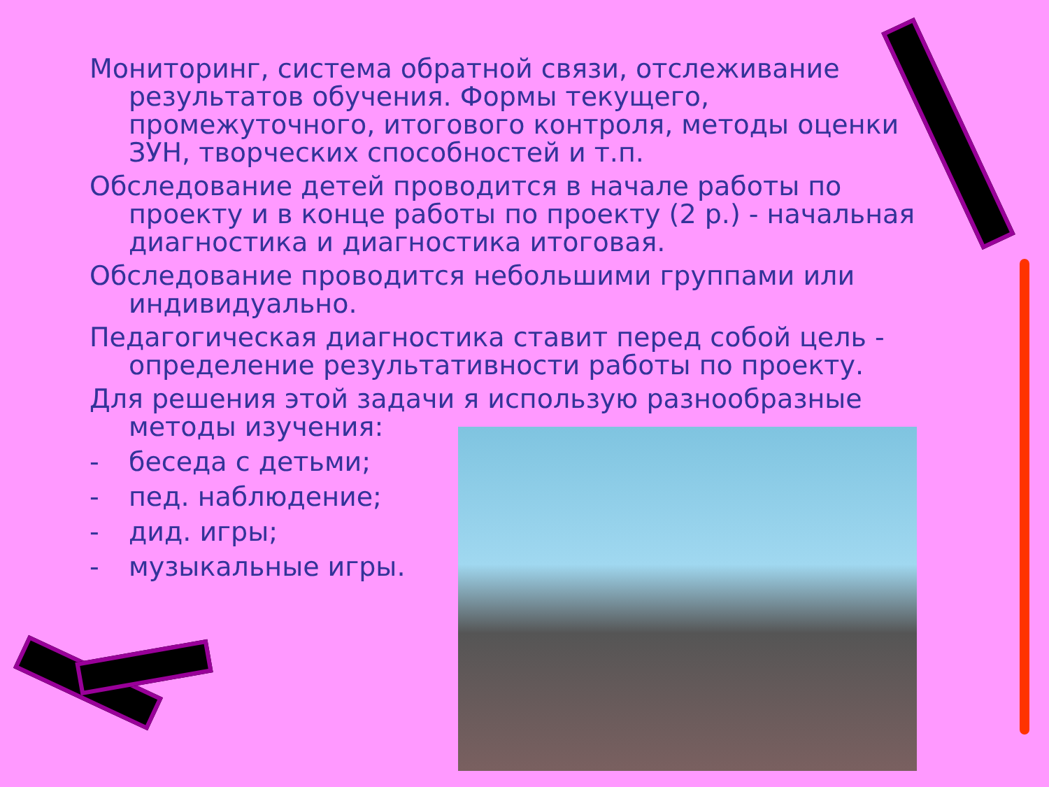Мониторинг, система обратной связи, отслеживание результатов обучения. Формы текущего, промежуточного, итогового контроля, методы оценки ЗУН, творческих способностей и т.п.
Обследование детей проводится в начале работы по проекту и в конце работы по проекту (2 р.) - начальная диагностика и диагностика итоговая.
Обследование проводится небольшими группами или индивидуально.
Педагогическая диагностика ставит перед собой цель - определение результативности работы по проекту.
Для решения этой задачи я использую разнообразные методы изучения:
- беседа с детьми;
- пед. наблюдение;
- дид. игры;
- музыкальные игры.